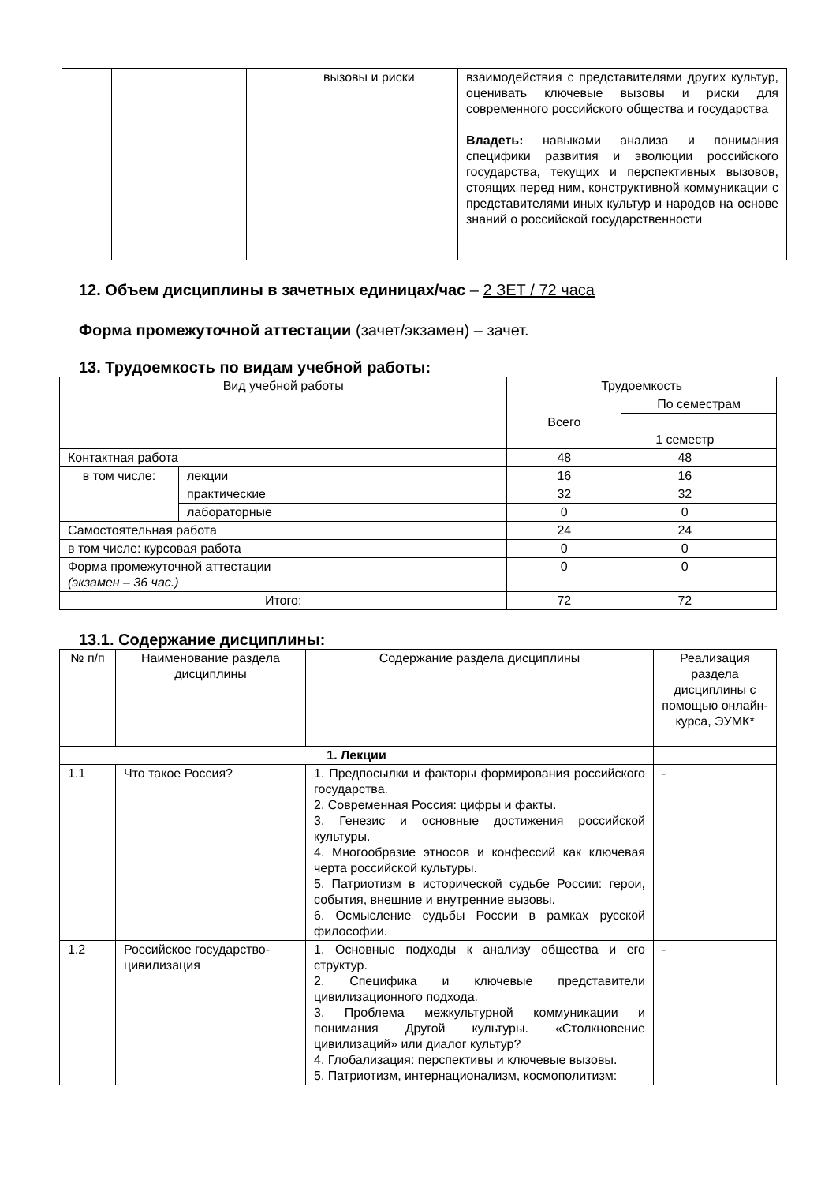| | | | вызовы и риски | взаимодействия с представителями других культур, оценивать ключевые вызовы и риски для современного российского общества и государства Владеть: навыками анализа и понимания специфики развития и эволюции российского государства, текущих и перспективных вызовов, стоящих перед ним, конструктивной коммуникации с представителями иных культур и народов на основе знаний о российской государственности |
12. Объем дисциплины в зачетных единицах/час – 2 ЗЕТ / 72 часа
Форма промежуточной аттестации (зачет/экзамен) – зачет.
13. Трудоемкость по видам учебной работы:
| Вид учебной работы | | Трудоемкость | | |
| --- | --- | --- | --- | --- |
| | | Всего | По семестрам | |
| | | | 1 семестр | |
| Контактная работа | | 48 | 48 | |
| в том числе: | лекции | 16 | 16 | |
| | практические | 32 | 32 | |
| | лабораторные | 0 | 0 | |
| Самостоятельная работа | | 24 | 24 | |
| в том числе: курсовая работа | | 0 | 0 | |
| Форма промежуточной аттестации (экзамен – 36 час.) | | 0 | 0 | |
| Итого: | | 72 | 72 | |
13.1. Содержание дисциплины:
| № п/п | Наименование раздела дисциплины | Содержание раздела дисциплины | Реализация раздела дисциплины с помощью онлайн-курса, ЭУМК* |
| --- | --- | --- | --- |
| 1. Лекции | | | |
| 1.1 | Что такое Россия? | 1. Предпосылки и факторы формирования российского государства. 2. Современная Россия: цифры и факты. 3. Генезис и основные достижения российской культуры. 4. Многообразие этносов и конфессий как ключевая черта российской культуры. 5. Патриотизм в исторической судьбе России: герои, события, внешние и внутренние вызовы. 6. Осмысление судьбы России в рамках русской философии. | - |
| 1.2 | Российское государство-цивилизация | 1. Основные подходы к анализу общества и его структур. 2. Специфика и ключевые представители цивилизационного подхода. 3. Проблема межкультурной коммуникации и понимания Другой культуры. «Столкновение цивилизаций» или диалог культур? 4. Глобализация: перспективы и ключевые вызовы. 5. Патриотизм, интернационализм, космополитизм: | - |